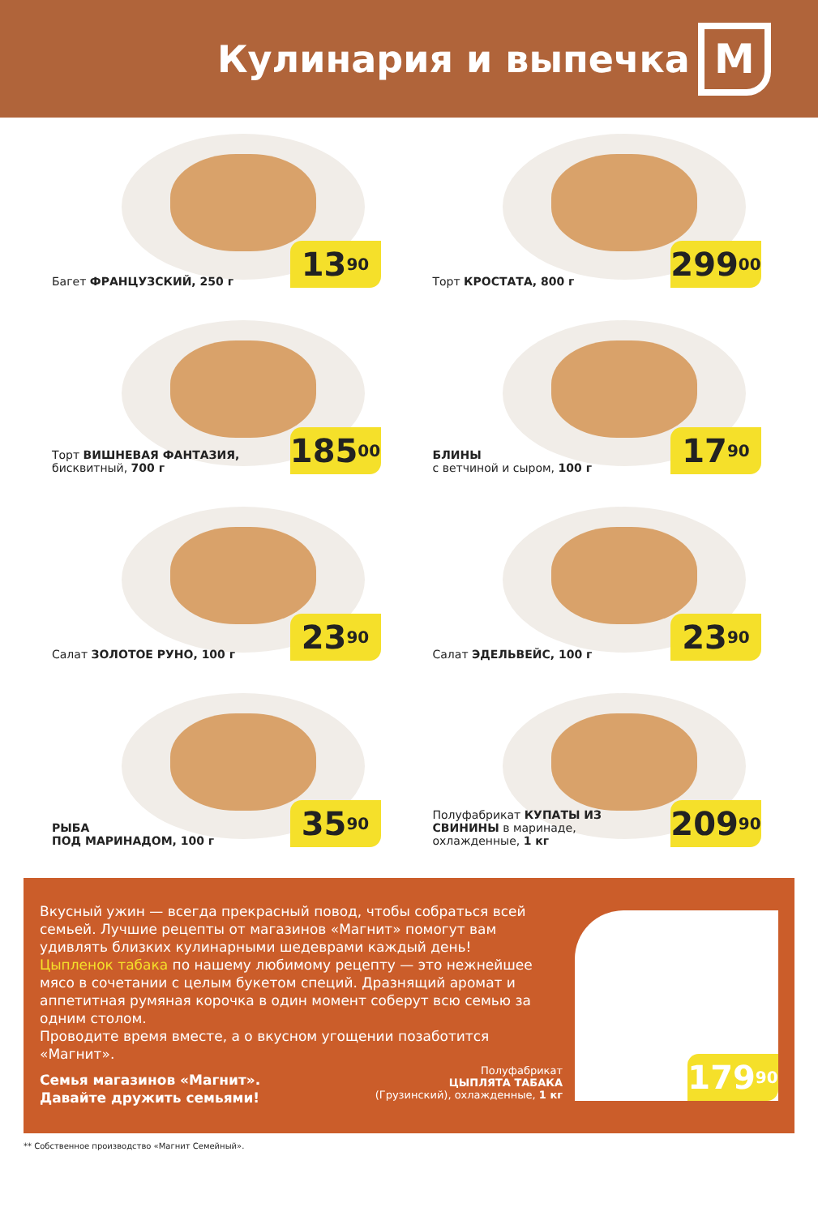Кулинария и выпечка
М
Багет ФРАНЦУЗСКИЙ, 250 г 13<sup>90</sup>
Торт КРОСТАТА, 800 г
299<sup>00</sup>
Торт ВИШНЕВАЯ ФАНТАЗИЯ, бисквитный, 700 г
185<sup>00</sup>
БЛИНЫ
с ветчиной и сыром, 100 г
17<sup>90</sup>
Салат ЗОЛОТОЕ РУНО, 100 г 23<sup>90</sup>
Салат ЭДЕЛЬВЕЙС, 100 г 23<sup>90</sup>
РЫБА
ПОД МАРИНАДОМ, 100 г
35<sup>90</sup>
Полуфабрикат КУПАТЫ ИЗ СВИНИНЫ в маринаде, охлажденные, 1 кг
209<sup>90</sup>
Вкусный ужин — всегда прекрасный повод, чтобы собраться всей семьей. Лучшие рецепты от магазинов «Магнит» помогут вам удивлять близких кулинарными шедеврами каждый день!
Цыпленок табака по нашему любимому рецепту — это нежнейшее мясо в сочетании с целым букетом специй. Дразнящий аромат и аппетитная румяная корочка в один момент соберут всю семью за одним столом.
Проводите время вместе, а о вкусном угощении позаботится «Магнит».
Семья магазинов «Магнит».
Давайте дружить семьями!
Полуфабрикат
ЦЫПЛЯТА ТАБАКА
(Грузинский), охлажденные, 1 кг
179<sup>90</sup>
** Собственное производство «Магнит Семейный».